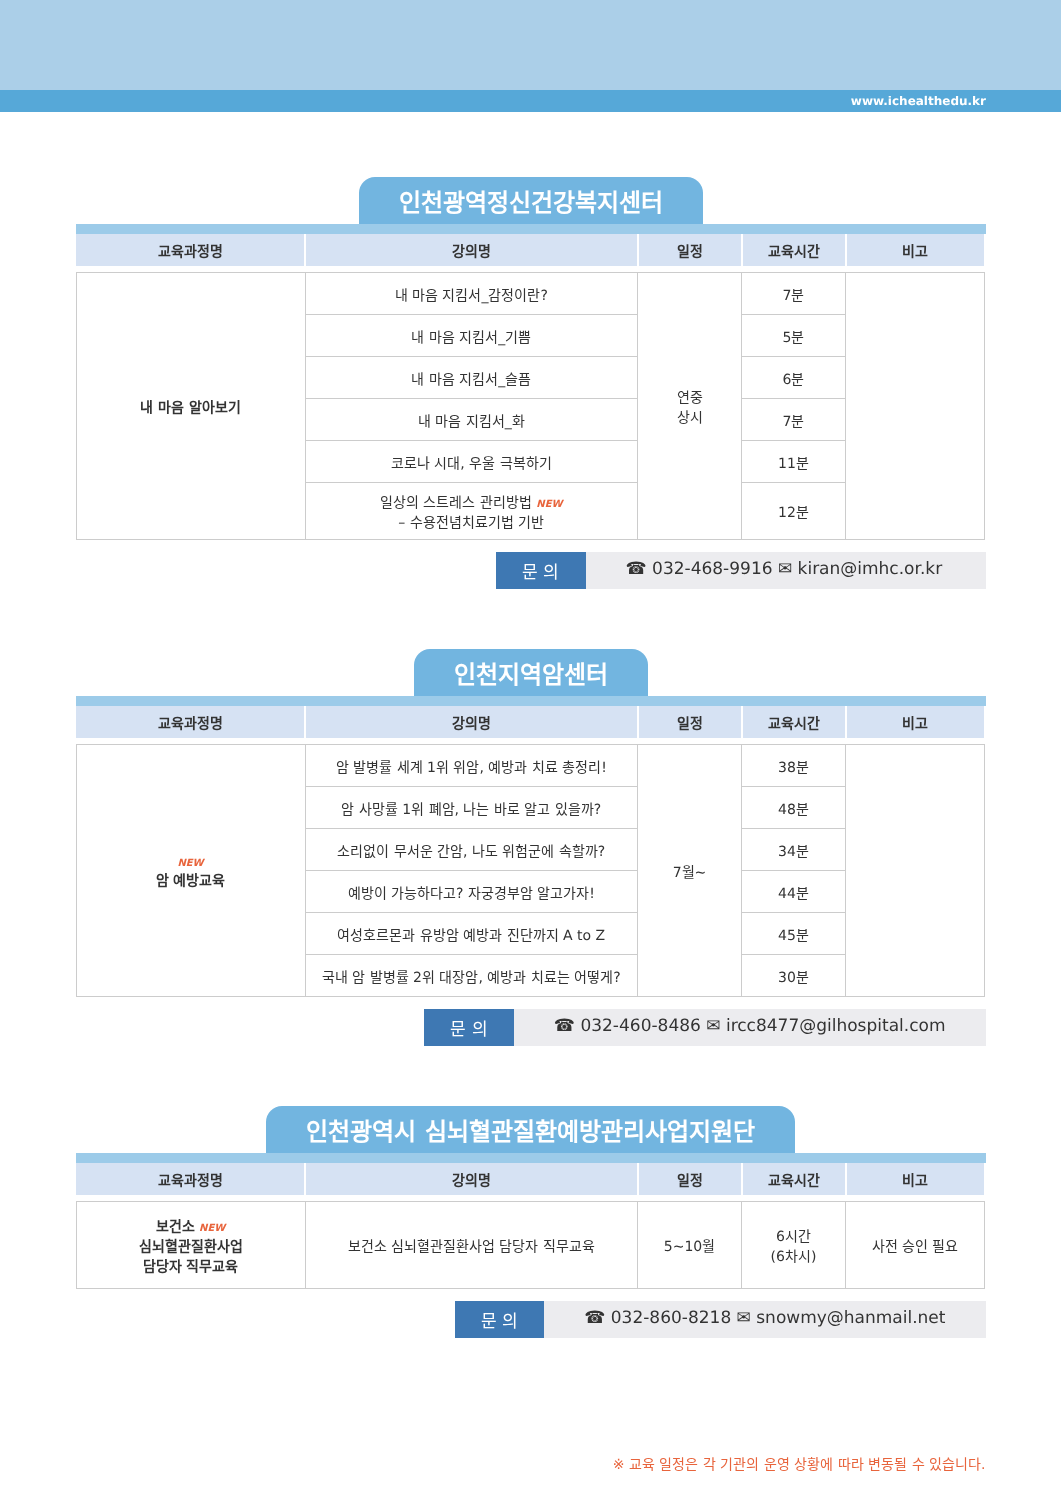www.ichealthedu.kr
인천광역정신건강복지센터
| 교육과정명 | 강의명 | 일정 | 교육시간 | 비고 |
| --- | --- | --- | --- | --- |
| 내 마음 알아보기 | 내 마음 지킴서_감정이란? | 연중 상시 | 7분 | |
| | 내 마음 지킴서_기쁨 | | 5분 | |
| | 내 마음 지킴서_슬픔 | | 6분 | |
| | 내 마음 지킴서_화 | | 7분 | |
| | 코로나 시대, 우울 극복하기 | | 11분 | |
| | 일상의 스트레스 관리방법 NEW – 수용전념치료기법 기반 | | 12분 | |
문 의 ☎ 032-468-9916 ✉ kiran@imhc.or.kr
인천지역암센터
| 교육과정명 | 강의명 | 일정 | 교육시간 | 비고 |
| --- | --- | --- | --- | --- |
| NEW 암 예방교육 | 암 발병률 세계 1위 위암, 예방과 치료 총정리! | 7월~ | 38분 | |
| | 암 사망률 1위 폐암, 나는 바로 알고 있을까? | | 48분 | |
| | 소리없이 무서운 간암, 나도 위험군에 속할까? | | 34분 | |
| | 예방이 가능하다고? 자궁경부암 알고가자! | | 44분 | |
| | 여성호르몬과 유방암 예방과 진단까지 A to Z | | 45분 | |
| | 국내 암 발병률 2위 대장암, 예방과 치료는 어떻게? | | 30분 | |
문 의 ☎ 032-460-8486 ✉ ircc8477@gilhospital.com
인천광역시 심뇌혈관질환예방관리사업지원단
| 교육과정명 | 강의명 | 일정 | 교육시간 | 비고 |
| --- | --- | --- | --- | --- |
| 보건소 NEW 심뇌혈관질환사업 담당자 직무교육 | 보건소 심뇌혈관질환사업 담당자 직무교육 | 5~10월 | 6시간 (6차시) | 사전 승인 필요 |
문 의 ☎ 032-860-8218 ✉ snowmy@hanmail.net
※ 교육 일정은 각 기관의 운영 상황에 따라 변동될 수 있습니다.